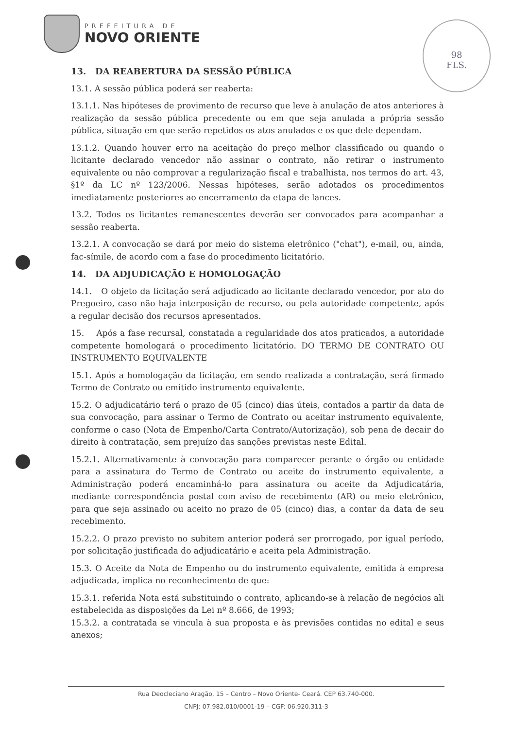PREFEITURA DE
NOVO ORIENTE
98
FLS.
13. DA REABERTURA DA SESSÃO PÚBLICA
13.1. A sessão pública poderá ser reaberta:
13.1.1. Nas hipóteses de provimento de recurso que leve à anulação de atos anteriores à realização da sessão pública precedente ou em que seja anulada a própria sessão pública, situação em que serão repetidos os atos anulados e os que dele dependam.
13.1.2. Quando houver erro na aceitação do preço melhor classificado ou quando o licitante declarado vencedor não assinar o contrato, não retirar o instrumento equivalente ou não comprovar a regularização fiscal e trabalhista, nos termos do art. 43, §1º da LC nº 123/2006. Nessas hipóteses, serão adotados os procedimentos imediatamente posteriores ao encerramento da etapa de lances.
13.2. Todos os licitantes remanescentes deverão ser convocados para acompanhar a sessão reaberta.
13.2.1. A convocação se dará por meio do sistema eletrônico ("chat"), e-mail, ou, ainda, fac-símile, de acordo com a fase do procedimento licitatório.
14. DA ADJUDICAÇÃO E HOMOLOGAÇÃO
14.1. O objeto da licitação será adjudicado ao licitante declarado vencedor, por ato do Pregoeiro, caso não haja interposição de recurso, ou pela autoridade competente, após a regular decisão dos recursos apresentados.
15. Após a fase recursal, constatada a regularidade dos atos praticados, a autoridade competente homologará o procedimento licitatório. DO TERMO DE CONTRATO OU INSTRUMENTO EQUIVALENTE
15.1. Após a homologação da licitação, em sendo realizada a contratação, será firmado Termo de Contrato ou emitido instrumento equivalente.
15.2. O adjudicatário terá o prazo de 05 (cinco) dias úteis, contados a partir da data de sua convocação, para assinar o Termo de Contrato ou aceitar instrumento equivalente, conforme o caso (Nota de Empenho/Carta Contrato/Autorização), sob pena de decair do direito à contratação, sem prejuízo das sanções previstas neste Edital.
15.2.1. Alternativamente à convocação para comparecer perante o órgão ou entidade para a assinatura do Termo de Contrato ou aceite do instrumento equivalente, a Administração poderá encaminhá-lo para assinatura ou aceite da Adjudicatária, mediante correspondência postal com aviso de recebimento (AR) ou meio eletrônico, para que seja assinado ou aceito no prazo de 05 (cinco) dias, a contar da data de seu recebimento.
15.2.2. O prazo previsto no subitem anterior poderá ser prorrogado, por igual período, por solicitação justificada do adjudicatário e aceita pela Administração.
15.3. O Aceite da Nota de Empenho ou do instrumento equivalente, emitida à empresa adjudicada, implica no reconhecimento de que:
15.3.1. referida Nota está substituindo o contrato, aplicando-se à relação de negócios ali estabelecida as disposições da Lei nº 8.666, de 1993;
15.3.2. a contratada se vincula à sua proposta e às previsões contidas no edital e seus anexos;
Rua Deocleciano Aragão, 15 – Centro – Novo Oriente- Ceará. CEP 63.740-000.
CNPJ: 07.982.010/0001-19 – CGF: 06.920.311-3